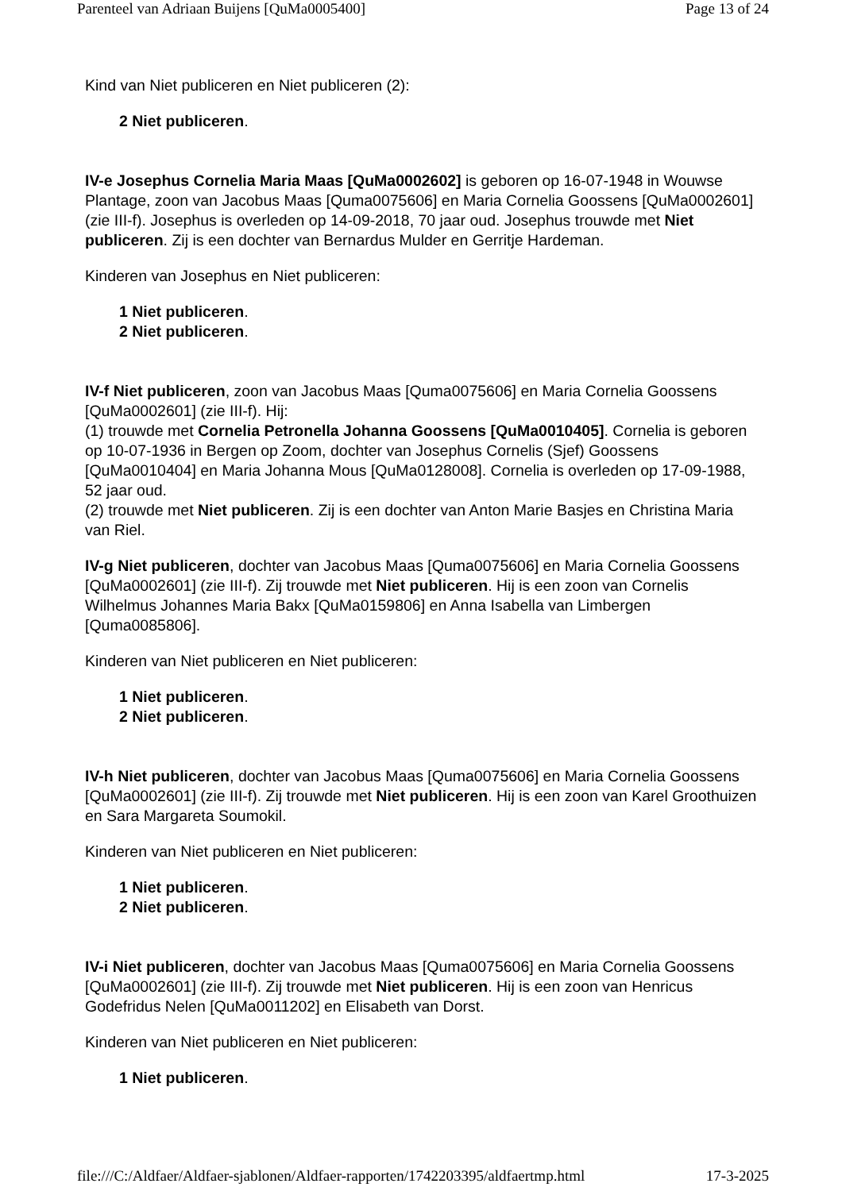Parenteel van Adriaan Buijens [QuMa0005400] Page 13 of 24
Kind van Niet publiceren en Niet publiceren (2):
2 Niet publiceren.
IV-e Josephus Cornelia Maria Maas [QuMa0002602] is geboren op 16-07-1948 in Wouwse Plantage, zoon van Jacobus Maas [Quma0075606] en Maria Cornelia Goossens [QuMa0002601] (zie III-f). Josephus is overleden op 14-09-2018, 70 jaar oud. Josephus trouwde met Niet publiceren. Zij is een dochter van Bernardus Mulder en Gerritje Hardeman.
Kinderen van Josephus en Niet publiceren:
1 Niet publiceren.
2 Niet publiceren.
IV-f Niet publiceren, zoon van Jacobus Maas [Quma0075606] en Maria Cornelia Goossens [QuMa0002601] (zie III-f). Hij:
(1) trouwde met Cornelia Petronella Johanna Goossens [QuMa0010405]. Cornelia is geboren op 10-07-1936 in Bergen op Zoom, dochter van Josephus Cornelis (Sjef) Goossens [QuMa0010404] en Maria Johanna Mous [QuMa0128008]. Cornelia is overleden op 17-09-1988, 52 jaar oud.
(2) trouwde met Niet publiceren. Zij is een dochter van Anton Marie Basjes en Christina Maria van Riel.
IV-g Niet publiceren, dochter van Jacobus Maas [Quma0075606] en Maria Cornelia Goossens [QuMa0002601] (zie III-f). Zij trouwde met Niet publiceren. Hij is een zoon van Cornelis Wilhelmus Johannes Maria Bakx [QuMa0159806] en Anna Isabella van Limbergen [Quma0085806].
Kinderen van Niet publiceren en Niet publiceren:
1 Niet publiceren.
2 Niet publiceren.
IV-h Niet publiceren, dochter van Jacobus Maas [Quma0075606] en Maria Cornelia Goossens [QuMa0002601] (zie III-f). Zij trouwde met Niet publiceren. Hij is een zoon van Karel Groothuizen en Sara Margareta Soumokil.
Kinderen van Niet publiceren en Niet publiceren:
1 Niet publiceren.
2 Niet publiceren.
IV-i Niet publiceren, dochter van Jacobus Maas [Quma0075606] en Maria Cornelia Goossens [QuMa0002601] (zie III-f). Zij trouwde met Niet publiceren. Hij is een zoon van Henricus Godefridus Nelen [QuMa0011202] en Elisabeth van Dorst.
Kinderen van Niet publiceren en Niet publiceren:
1 Niet publiceren.
file:///C:/Aldfaer/Aldfaer-sjablonen/Aldfaer-rapporten/1742203395/aldfaertmp.html 17-3-2025